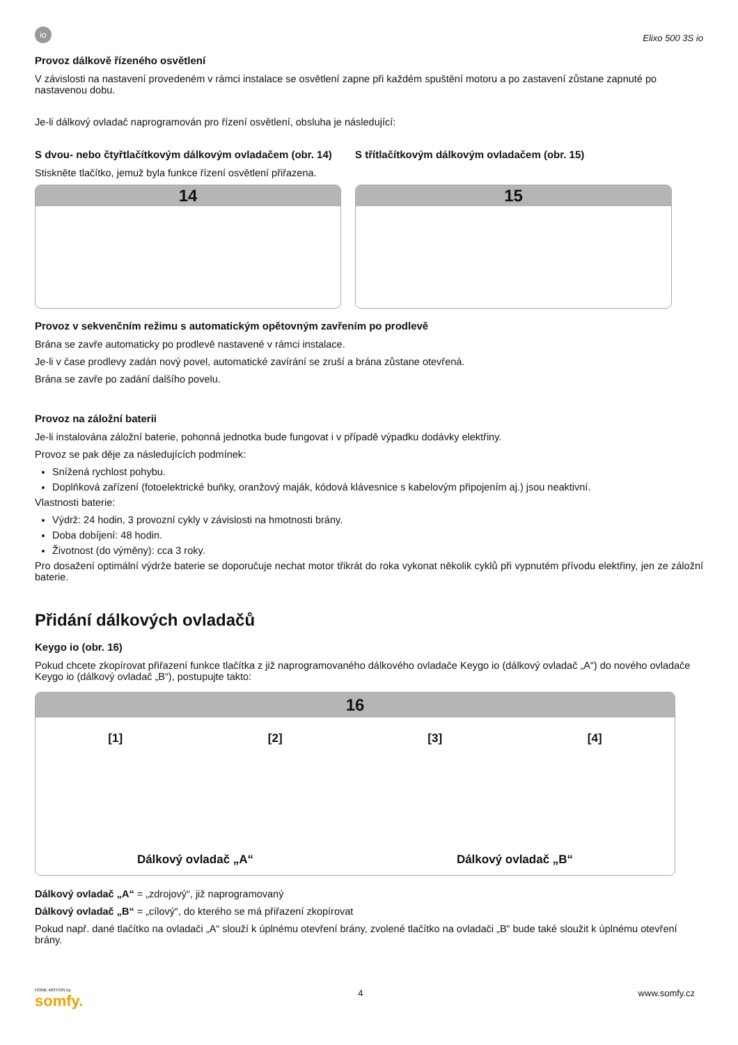io
Elixo 500 3S io
Provoz dálkově řízeného osvětlení
V závislosti na nastavení provedeném v rámci instalace se osvětlení zapne při každém spuštění motoru a po zastavení zůstane zapnuté po nastavenou dobu.
Je-li dálkový ovladač naprogramován pro řízení osvětlení, obsluha je následující:
S dvou- nebo čtyřtlačítkovým dálkovým ovladačem (obr. 14)
Stiskněte tlačítko, jemuž byla funkce řízení osvětlení přiřazena.
14
S třítlačítkovým dálkovým ovladačem (obr. 15)
15
Provoz v sekvenčním režimu s automatickým opětovným zavřením po prodlevě
Brána se zavře automaticky po prodlevě nastavené v rámci instalace.
Je-li v čase prodlevy zadán nový povel, automatické zavírání se zruší a brána zůstane otevřená.
Brána se zavře po zadání dalšího povelu.
Provoz na záložní baterii
Je-li instalována záložní baterie, pohonná jednotka bude fungovat i v případě výpadku dodávky elektřiny.
Provoz se pak děje za následujících podmínek:
Snížená rychlost pohybu.
Doplňková zařízení (fotoelektrické buňky, oranžový maják, kódová klávesnice s kabelovým připojením aj.) jsou neaktivní.
Vlastnosti baterie:
Výdrž: 24 hodin, 3 provozní cykly v závislosti na hmotnosti brány.
Doba dobíjení: 48 hodin.
Životnost (do výměny): cca 3 roky.
Pro dosažení optimální výdrže baterie se doporučuje nechat motor třikrát do roka vykonat několik cyklů při vypnutém přívodu elektřiny, jen ze záložní baterie.
Přidání dálkových ovladačů
Keygo io (obr. 16)
Pokud chcete zkopírovat přiřazení funkce tlačítka z již naprogramovaného dálkového ovladače Keygo io (dálkový ovladač „A“) do nového ovladače Keygo io (dálkový ovladač „B“), postupujte takto:
16
[1] [2] [3] [4]
Dálkový ovladač „A“ Dálkový ovladač „B“
Dálkový ovladač „A“ = „zdrojový“, již naprogramovaný
Dálkový ovladač „B“ = „cílový“, do kterého se má přiřazení zkopírovat
Pokud např. dané tlačítko na ovladači „A“ slouží k úplnému otevření brány, zvolené tlačítko na ovladači „B“ bude také sloužit k úplnému otevření brány.
HOME MOTION by
somfy.
4 www.somfy.cz